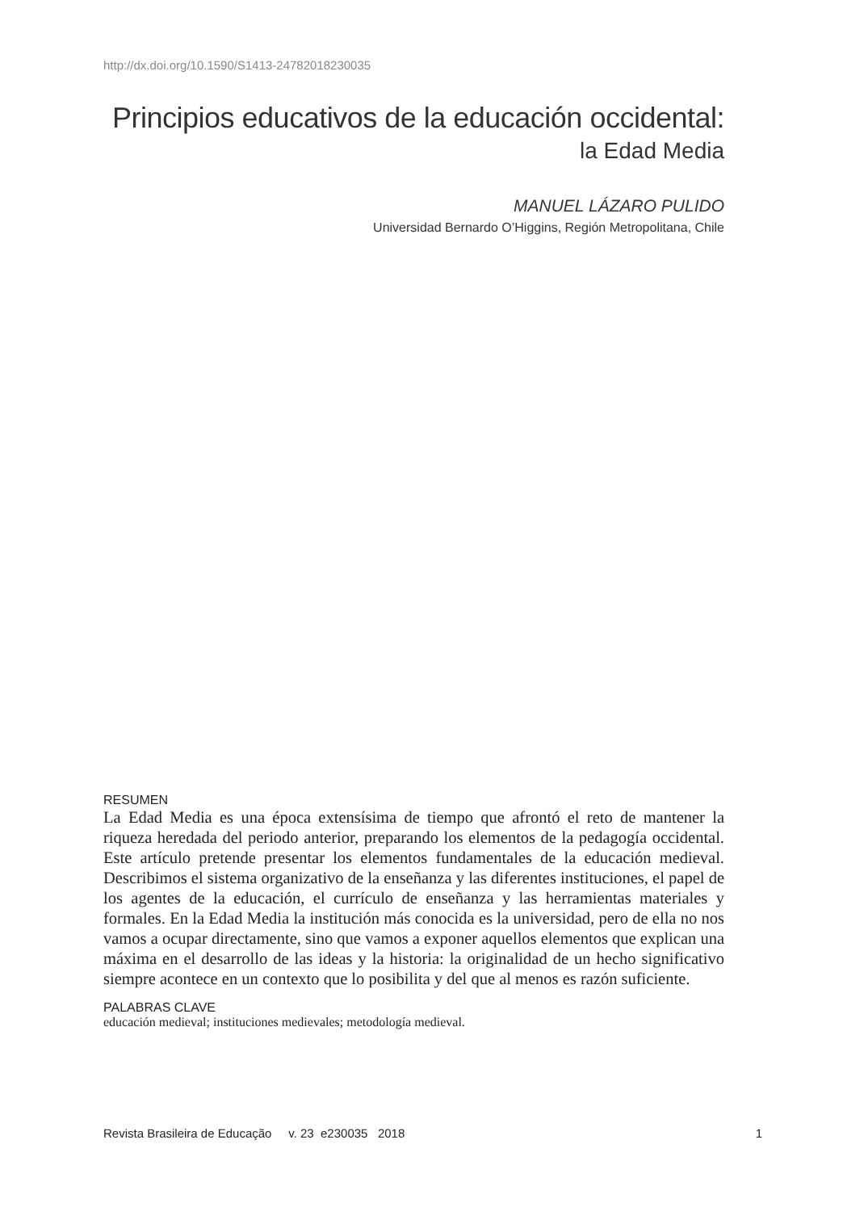http://dx.doi.org/10.1590/S1413-24782018230035
Principios educativos de la educación occidental:
la Edad Media
MANUEL LÁZARO PULIDO
Universidad Bernardo O’Higgins, Región Metropolitana, Chile
RESUMEN
La Edad Media es una época extensísima de tiempo que afrontó el reto de mantener la riqueza heredada del periodo anterior, preparando los elementos de la pedagogía occidental. Este artículo pretende presentar los elementos fundamentales de la educación medieval. Describimos el sistema organizativo de la enseñanza y las diferentes instituciones, el papel de los agentes de la educación, el currículo de enseñanza y las herramientas materiales y formales. En la Edad Media la institución más conocida es la universidad, pero de ella no nos vamos a ocupar directamente, sino que vamos a exponer aquellos elementos que explican una máxima en el desarrollo de las ideas y la historia: la originalidad de un hecho significativo siempre acontece en un contexto que lo posibilita y del que al menos es razón suficiente.
PALABRAS CLAVE
educación medieval; instituciones medievales; metodología medieval.
Revista Brasileira de Educação v. 23 e230035 2018 1